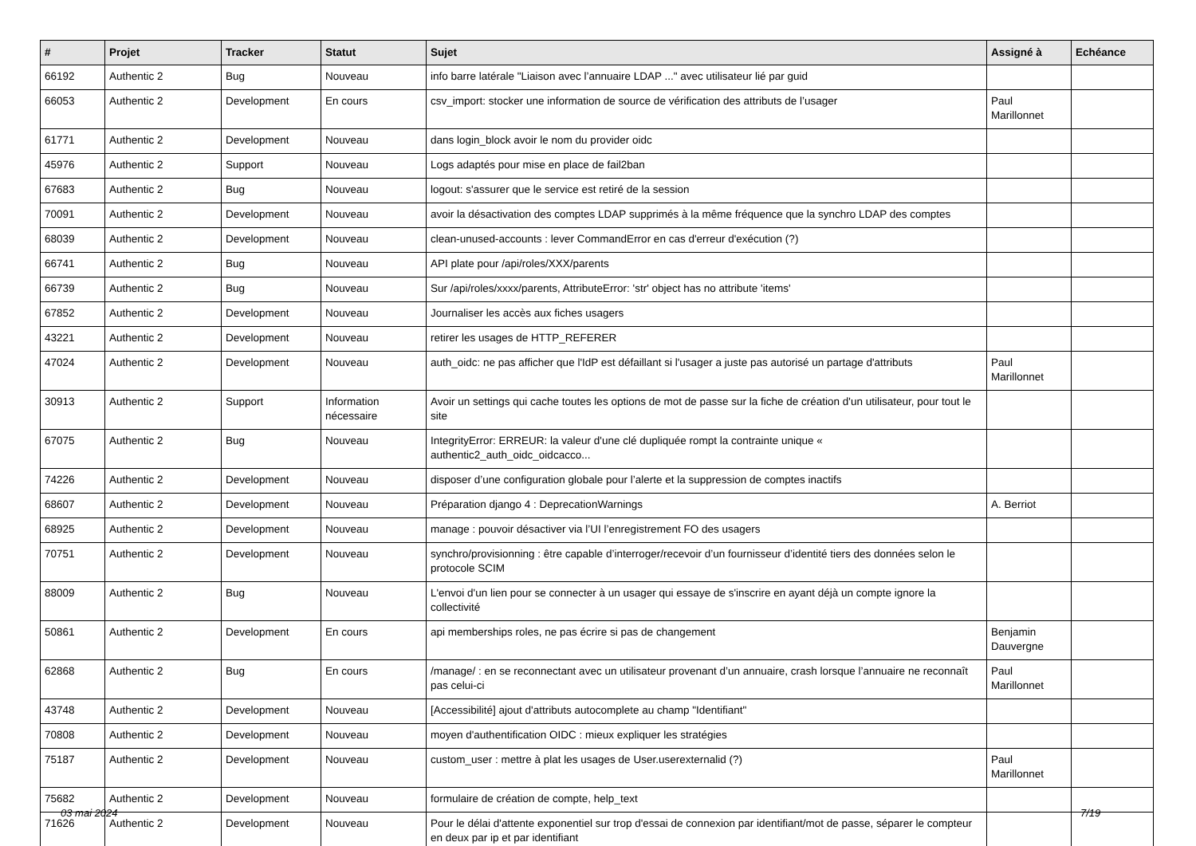| # | Projet | Tracker | Statut | Sujet | Assigné à | Echéance |
| --- | --- | --- | --- | --- | --- | --- |
| 66192 | Authentic 2 | Bug | Nouveau | info barre latérale "Liaison avec l’annuaire LDAP ..." avec utilisateur lié par guid | | |
| 66053 | Authentic 2 | Development | En cours | csv_import: stocker une information de source de vérification des attributs de l’usager | Paul Marillonnet | |
| 61771 | Authentic 2 | Development | Nouveau | dans login_block avoir le nom du provider oidc | | |
| 45976 | Authentic 2 | Support | Nouveau | Logs adaptés pour mise en place de fail2ban | | |
| 67683 | Authentic 2 | Bug | Nouveau | logout: s'assurer que le service est retiré de la session | | |
| 70091 | Authentic 2 | Development | Nouveau | avoir la désactivation des comptes LDAP supprimés à la même fréquence que la synchro LDAP des comptes | | |
| 68039 | Authentic 2 | Development | Nouveau | clean-unused-accounts : lever CommandError en cas d'erreur d'exécution (?) | | |
| 66741 | Authentic 2 | Bug | Nouveau | API plate pour /api/roles/XXX/parents | | |
| 66739 | Authentic 2 | Bug | Nouveau | Sur /api/roles/xxxx/parents, AttributeError: 'str' object has no attribute 'items' | | |
| 67852 | Authentic 2 | Development | Nouveau | Journaliser les accès aux fiches usagers | | |
| 43221 | Authentic 2 | Development | Nouveau | retirer les usages de HTTP_REFERER | | |
| 47024 | Authentic 2 | Development | Nouveau | auth_oidc: ne pas afficher que l'IdP est défaillant si l'usager a juste pas autorisé un partage d'attributs | Paul Marillonnet | |
| 30913 | Authentic 2 | Support | Information nécessaire | Avoir un settings qui cache toutes les options de mot de passe sur la fiche de création d'un utilisateur, pour tout le site | | |
| 67075 | Authentic 2 | Bug | Nouveau | IntegrityError: ERREUR: la valeur d'une clé dupliquée rompt la contrainte unique « authentic2_auth_oidc_oidcacco... | | |
| 74226 | Authentic 2 | Development | Nouveau | disposer d’une configuration globale pour l’alerte et la suppression de comptes inactifs | | |
| 68607 | Authentic 2 | Development | Nouveau | Préparation django 4 : DeprecationWarnings | A. Berriot | |
| 68925 | Authentic 2 | Development | Nouveau | manage : pouvoir désactiver via l’UI l’enregistrement FO des usagers | | |
| 70751 | Authentic 2 | Development | Nouveau | synchro/provisionning : être capable d’interroger/recevoir d’un fournisseur d’identité tiers des données selon le protocole SCIM | | |
| 88009 | Authentic 2 | Bug | Nouveau | L'envoi d'un lien pour se connecter à un usager qui essaye de s'inscrire en ayant déjà un compte ignore la collectivité | | |
| 50861 | Authentic 2 | Development | En cours | api memberships roles, ne pas écrire si pas de changement | Benjamin Dauvergne | |
| 62868 | Authentic 2 | Bug | En cours | /manage/ : en se reconnectant avec un utilisateur provenant d’un annuaire, crash lorsque l’annuaire ne reconnaît pas celui-ci | Paul Marillonnet | |
| 43748 | Authentic 2 | Development | Nouveau | [Accessibilité] ajout d'attributs autocomplete au champ "Identifiant" | | |
| 70808 | Authentic 2 | Development | Nouveau | moyen d'authentification OIDC : mieux expliquer les stratégies | | |
| 75187 | Authentic 2 | Development | Nouveau | custom_user : mettre à plat les usages de User.userexternalid (?) | Paul Marillonnet | |
| 75682 | Authentic 2 | Development | Nouveau | formulaire de création de compte, help_text | | |
| 71626 | Authentic 2 | Development | Nouveau | Pour le délai d'attente exponentiel sur trop d'essai de connexion par identifiant/mot de passe, séparer le compteur en deux par ip et par identifiant | | |
03 mai 2024 7/19